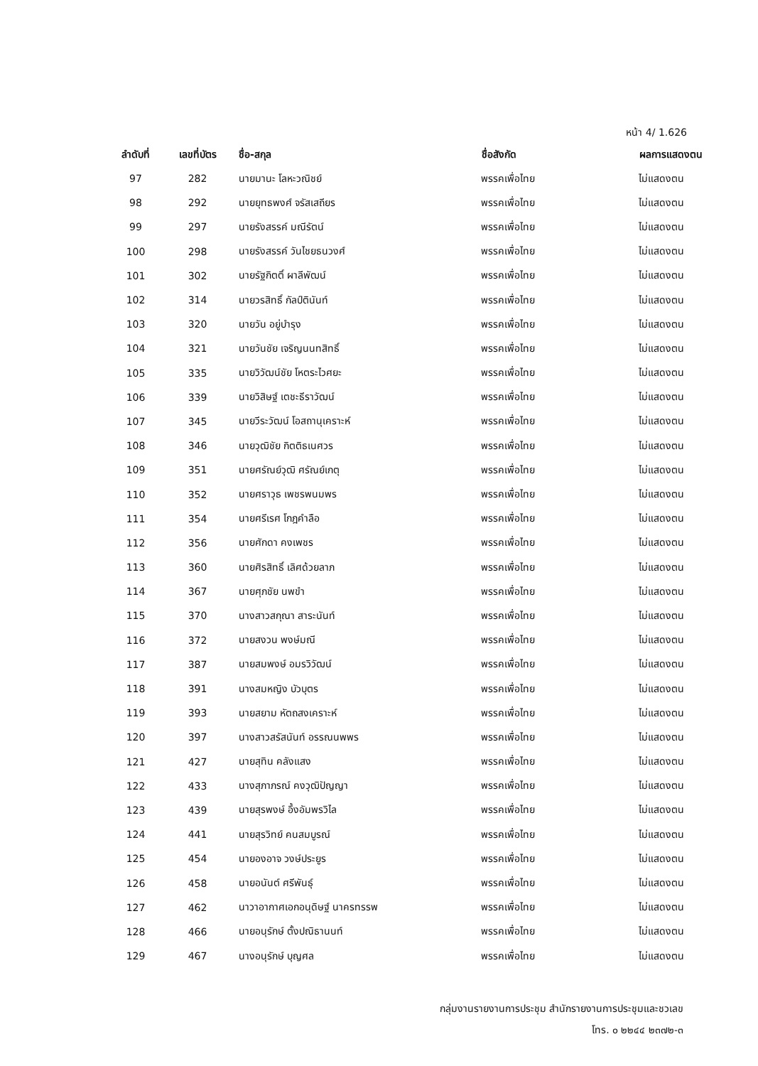หน้า 4/ 1.626
| ลำดับที่ | เลขที่บัตร | ชื่อ-สกุล | ชื่อสังกัด | ผลการแสดงตน |
| --- | --- | --- | --- | --- |
| 97 | 282 | นายมานะ โลหะวณิชย์ | พรรคเพื่อไทย | ไม่แสดงตน |
| 98 | 292 | นายยุทธพงศ์ จรัสเสถียร | พรรคเพื่อไทย | ไม่แสดงตน |
| 99 | 297 | นายรังสรรค์ มณีรัตน์ | พรรคเพื่อไทย | ไม่แสดงตน |
| 100 | 298 | นายรังสรรค์ วันไชยธนวงศ์ | พรรคเพื่อไทย | ไม่แสดงตน |
| 101 | 302 | นายรัฐกิตติ์ ผาลีพัฒน์ | พรรคเพื่อไทย | ไม่แสดงตน |
| 102 | 314 | นายวรสิทธิ์ กัลป์ตินันท์ | พรรคเพื่อไทย | ไม่แสดงตน |
| 103 | 320 | นายวัน อยู่บำรุง | พรรคเพื่อไทย | ไม่แสดงตน |
| 104 | 321 | นายวันชัย เจริญนนทสิทธิ์ | พรรคเพื่อไทย | ไม่แสดงตน |
| 105 | 335 | นายวิวัฒน์ชัย โหตระไวศยะ | พรรคเพื่อไทย | ไม่แสดงตน |
| 106 | 339 | นายวิสิษฐ์ เตชะธีราวัฒน์ | พรรคเพื่อไทย | ไม่แสดงตน |
| 107 | 345 | นายวีระวัฒน์ โอสถานุเคราะห์ | พรรคเพื่อไทย | ไม่แสดงตน |
| 108 | 346 | นายวุฒิชัย กิตติธเนศวร | พรรคเพื่อไทย | ไม่แสดงตน |
| 109 | 351 | นายศรัณย์วุฒิ ศรัณย์เกตุ | พรรคเพื่อไทย | ไม่แสดงตน |
| 110 | 352 | นายศราวุธ เพชรพนมพร | พรรคเพื่อไทย | ไม่แสดงตน |
| 111 | 354 | นายศรีเรศ โกฎคำลือ | พรรคเพื่อไทย | ไม่แสดงตน |
| 112 | 356 | นายศักดา คงเพชร | พรรคเพื่อไทย | ไม่แสดงตน |
| 113 | 360 | นายศิรสิทธิ์ เลิศด้วยลาภ | พรรคเพื่อไทย | ไม่แสดงตน |
| 114 | 367 | นายศุภชัย นพขำ | พรรคเพื่อไทย | ไม่แสดงตน |
| 115 | 370 | นางสาวสกุณา สาระนันท์ | พรรคเพื่อไทย | ไม่แสดงตน |
| 116 | 372 | นายสงวน พงษ์มณี | พรรคเพื่อไทย | ไม่แสดงตน |
| 117 | 387 | นายสมพงษ์ อมรวิวัฒน์ | พรรคเพื่อไทย | ไม่แสดงตน |
| 118 | 391 | นางสมหญิง บัวบุตร | พรรคเพื่อไทย | ไม่แสดงตน |
| 119 | 393 | นายสยาม หัตถสงเคราะห์ | พรรคเพื่อไทย | ไม่แสดงตน |
| 120 | 397 | นางสาวสรัสนันท์ อรรณนพพร | พรรคเพื่อไทย | ไม่แสดงตน |
| 121 | 427 | นายสุทิน คลังแสง | พรรคเพื่อไทย | ไม่แสดงตน |
| 122 | 433 | นางสุภาภรณ์ คงวุฒิปัญญา | พรรคเพื่อไทย | ไม่แสดงตน |
| 123 | 439 | นายสุรพงษ์ อึ้งอัมพรวิไล | พรรคเพื่อไทย | ไม่แสดงตน |
| 124 | 441 | นายสุรวิทย์ คนสมบูรณ์ | พรรคเพื่อไทย | ไม่แสดงตน |
| 125 | 454 | นายองอาจ วงษ์ประยูร | พรรคเพื่อไทย | ไม่แสดงตน |
| 126 | 458 | นายอนันต์ ศรีพันธุ์ | พรรคเพื่อไทย | ไม่แสดงตน |
| 127 | 462 | นาวาอากาศเอกอนุดิษฐ์ นาครทรรพ | พรรคเพื่อไทย | ไม่แสดงตน |
| 128 | 466 | นายอนุรักษ์ ตั้งปณิธานนท์ | พรรคเพื่อไทย | ไม่แสดงตน |
| 129 | 467 | นางอนุรักษ์ บุญศล | พรรคเพื่อไทย | ไม่แสดงตน |
กลุ่มงานรายงานการประชุม สำนักรายงานการประชุมและชวเลข
โทร. ๐ ๒๒๔๔ ๒๓๗๒-๓